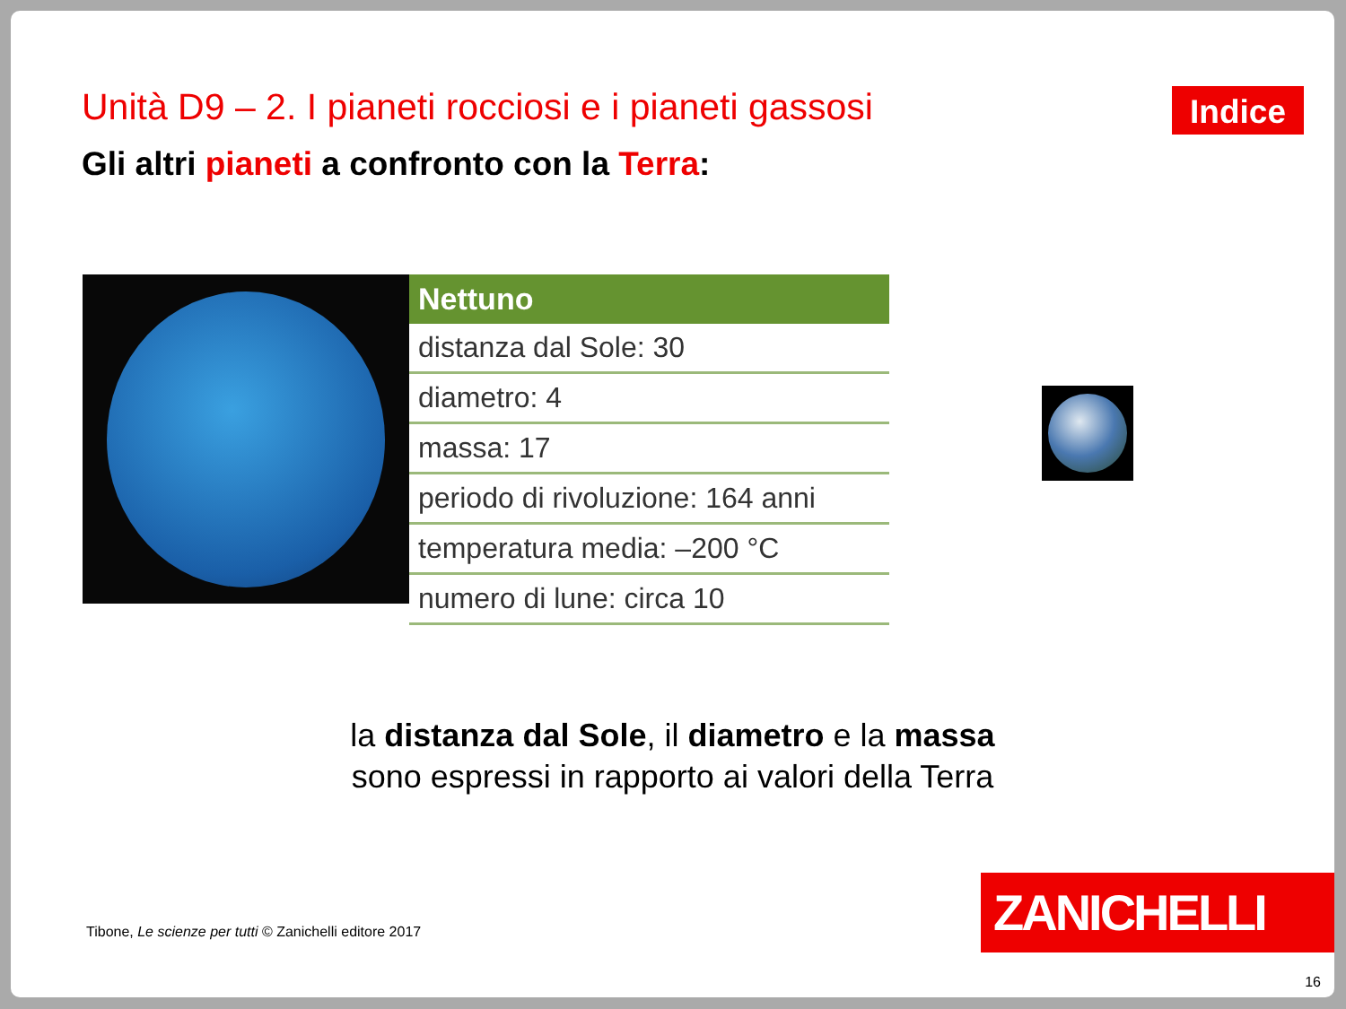Unità D9 – 2. I pianeti rocciosi e i pianeti gassosi
Indice
Gli altri pianeti a confronto con la Terra:
| Nettuno |
| --- |
| distanza dal Sole: 30 |
| diametro: 4 |
| massa: 17 |
| periodo di rivoluzione: 164 anni |
| temperatura media: –200 °C |
| numero di lune: circa 10 |
la distanza dal Sole, il diametro e la massa
sono espressi in rapporto ai valori della Terra
Tibone, Le scienze per tutti © Zanichelli editore 2017
ZANICHELLI
16